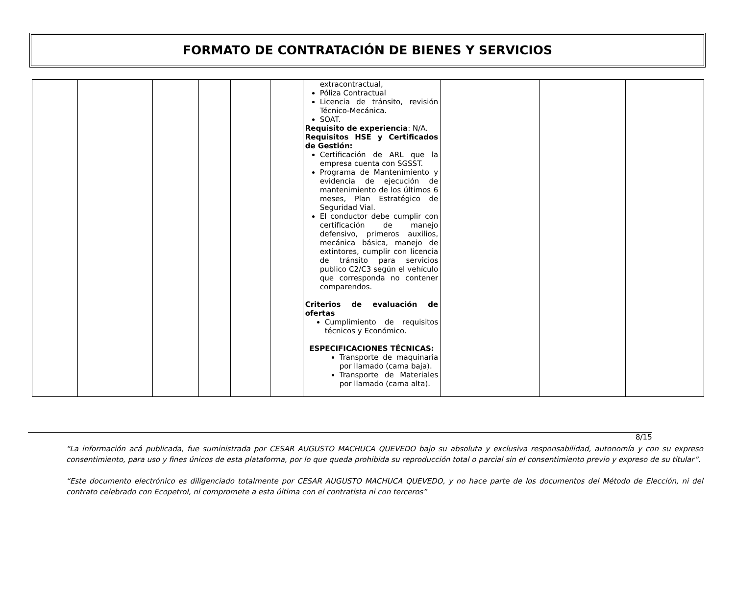FORMATO DE CONTRATACIÓN DE BIENES Y SERVICIOS
| | | | | | | extracontractual, Póliza Contractual Licencia de tránsito, revisión Técnico-Mecánica. SOAT. Requisito de experiencia : N/A. Requisitos HSE y Certificados de Gestión: Certificación de ARL que la empresa cuenta con SGSST. Programa de Mantenimiento y evidencia de ejecución de mantenimiento de los últimos 6 meses, Plan Estratégico de Seguridad Vial. El conductor debe cumplir con certificación de manejo defensivo, primeros auxilios, mecánica básica, manejo de extintores, cumplir con licencia de tránsito para servicios publico C2/C3 según el vehículo que corresponda no contener comparendos. Criterios de evaluación de ofertas Cumplimiento de requisitos técnicos y Económico. ESPECIFICACIONES TÉCNICAS: Transporte de maquinaria por llamado (cama baja). Transporte de Materiales por llamado (cama alta). | | | |
8/15
“La información acá publicada, fue suministrada por CESAR AUGUSTO MACHUCA QUEVEDO bajo su absoluta y exclusiva responsabilidad, autonomía y con su expreso consentimiento, para uso y fines únicos de esta plataforma, por lo que queda prohibida su reproducción total o parcial sin el consentimiento previo y expreso de su titular”.
“Este documento electrónico es diligenciado totalmente por CESAR AUGUSTO MACHUCA QUEVEDO, y no hace parte de los documentos del Método de Elección, ni del contrato celebrado con Ecopetrol, ni compromete a esta última con el contratista ni con terceros”